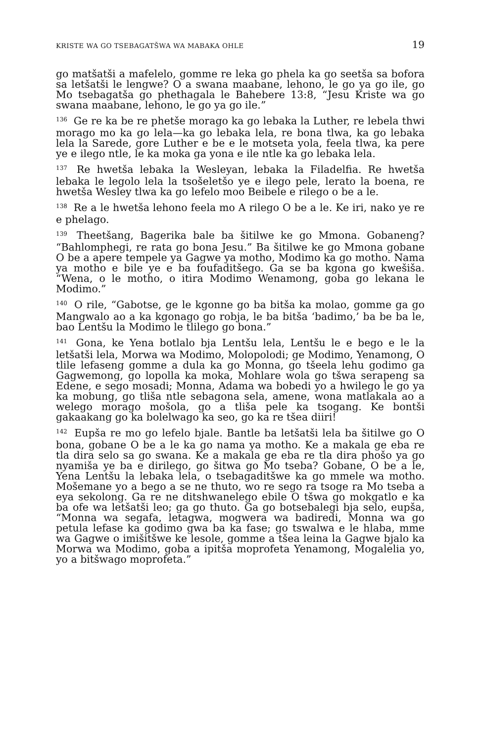KRISTE WA GO TSEBAGATŠWA WA MABAKA OHLE 19
go matšatši a mafelelo, gomme re leka go phela ka go seetša sa bofora sa letšatši le lengwe? O a swana maabane, lehono, le go ya go ile, go Mo tsebagatša go phethagala le Bahebere 13:8, “Jesu Kriste wa go swana maabane, lehono, le go ya go ile.”
<sup>136</sup> Ge re ka be re phetše morago ka go lebaka la Luther, re lebela thwi morago mo ka go lela—ka go lebaka lela, re bona tlwa, ka go lebaka lela la Sarede, gore Luther e be e le motseta yola, feela tlwa, ka pere ye e ilego ntle, le ka moka ga yona e ile ntle ka go lebaka lela.
<sup>137</sup> Re hwetša lebaka la Wesleyan, lebaka la Filadelfia. Re hwetša lebaka le legolo lela la tsošeletšo ye e ilego pele, lerato la boena, re hwetša Wesley tlwa ka go lefelo moo Beibele e rilego o be a le.
<sup>138</sup> Re a le hwetša lehono feela mo A rilego O be a le. Ke iri, nako ye re e phelago.
<sup>139</sup> Theetšang, Bagerika bale ba šitilwe ke go Mmona. Gobaneng? “Bahlomphegi, re rata go bona Jesu.” Ba šitilwe ke go Mmona gobane O be a apere tempele ya Gagwe ya motho, Modimo ka go motho. Nama ya motho e bile ye e ba foufaditšego. Ga se ba kgona go kwešiša. “Wena, o le motho, o itira Modimo Wenamong, goba go lekana le Modimo.”
<sup>140</sup> O rile, “Gabotse, ge le kgonne go ba bitša ka molao, gomme ga go Mangwalo ao a ka kgonago go robja, le ba bitša ‘badimo,’ ba be ba le, bao Lentšu la Modimo le tlilego go bona.”
<sup>141</sup> Gona, ke Yena botlalo bja Lentšu lela, Lentšu le e bego e le la letšatši lela, Morwa wa Modimo, Molopolodi; ge Modimo, Yenamong, O tlile lefaseng gomme a dula ka go Monna, go tšeela lehu godimo ga Gagwemong, go lopolla ka moka, Mohlare wola go tšwa serapeng sa Edene, e sego mosadi; Monna, Adama wa bobedi yo a hwilego le go ya ka mobung, go tliša ntle sebagona sela, amene, wona matlakala ao a welego morago mošola, go a tliša pele ka tsogang. Ke bontši gakaakang go ka bolelwago ka seo, go ka re tšea diiri!
<sup>142</sup> Eupša re mo go lefelo bjale. Bantle ba letšatši lela ba šitilwe go O bona, gobane O be a le ka go nama ya motho. Ke a makala ge eba re tla dira selo sa go swana. Ke a makala ge eba re tla dira phošo ya go nyamiša ye ba e dirilego, go šitwa go Mo tseba? Gobane, O be a le, Yena Lentšu la lebaka lela, o tsebagaditšwe ka go mmele wa motho. Mošemane yo a bego a se ne thuto, wo re sego ra tsoge ra Mo tseba a eya sekolong. Ga re ne ditshwanelego ebile O tšwa go mokgatlo e ka ba ofe wa letšatši leo; ga go thuto. Ga go botsebalegi bja selo, eupša, “Monna wa segafa, letagwa, mogwera wa badiredi, Monna wa go petula lefase ka godimo gwa ba ka fase; go tswalwa e le hlaba, mme wa Gagwe o imišitšwe ke lesole, gomme a tšea leina la Gagwe bjalo ka Morwa wa Modimo, goba a ipitša moprofeta Yenamong, Mogalelia yo, yo a bitšwago moprofeta.”